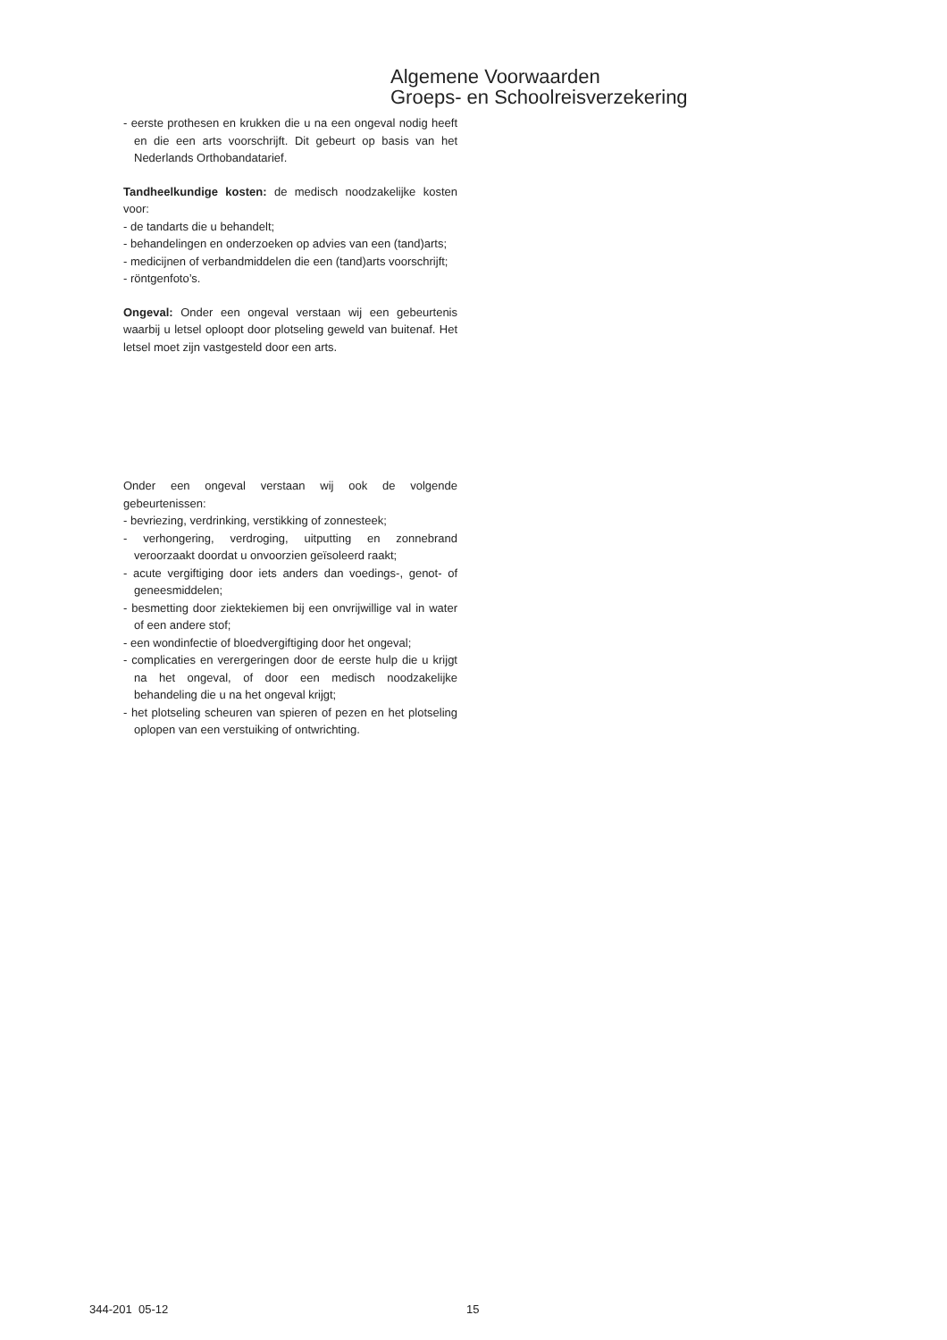Algemene Voorwaarden
Groeps- en Schoolreisverzekering
- eerste prothesen en krukken die u na een ongeval nodig heeft en die een arts voorschrijft. Dit gebeurt op basis van het Nederlands Orthobandatarief.
Tandheelkundige kosten: de medisch noodzakelijke kosten voor:
- de tandarts die u behandelt;
- behandelingen en onderzoeken op advies van een (tand)arts;
- medicijnen of verbandmiddelen die een (tand)arts voorschrijft;
- röntgenfoto’s.
Ongeval: Onder een ongeval verstaan wij een gebeurtenis waarbij u letsel oploopt door plotseling geweld van buitenaf. Het letsel moet zijn vastgesteld door een arts.
Onder een ongeval verstaan wij ook de volgende gebeurtenissen:
- bevriezing, verdrinking, verstikking of zonnesteek;
- verhongering, verdroging, uitputting en zonnebrand veroorzaakt doordat u onvoorzien geïsoleerd raakt;
- acute vergiftiging door iets anders dan voedings-, genot- of geneesmiddelen;
- besmetting door ziektekiemen bij een onvrijwillige val in water of een andere stof;
- een wondinfectie of bloedvergiftiging door het ongeval;
- complicaties en verergeringen door de eerste hulp die u krijgt na het ongeval, of door een medisch noodzakelijke behandeling die u na het ongeval krijgt;
- het plotseling scheuren van spieren of pezen en het plotseling oplopen van een verstuiking of ontwrichting.
344-201 05-12 15